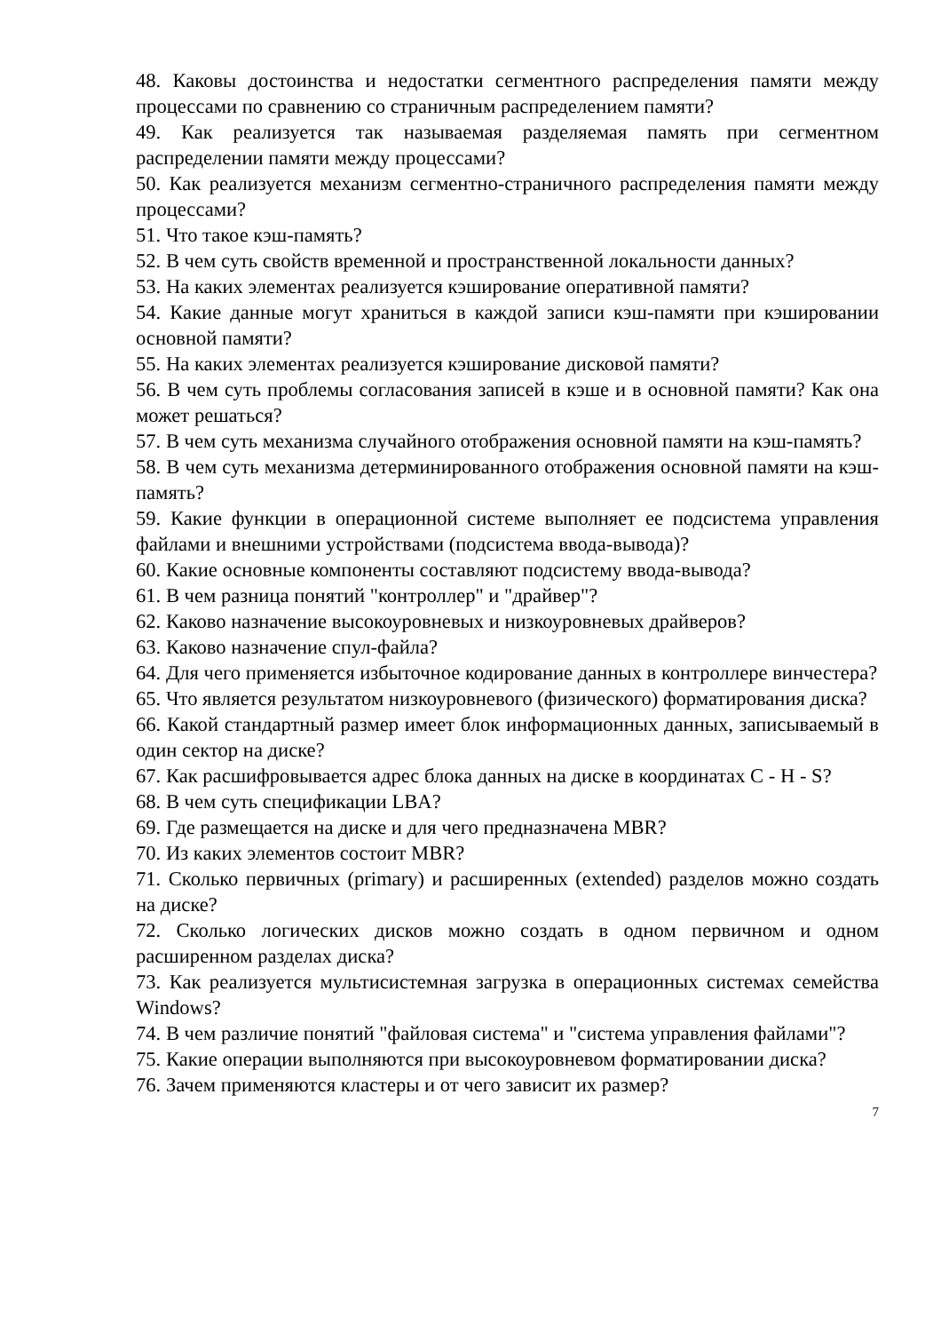48. Каковы достоинства и недостатки сегментного распределения памяти между процессами по сравнению со страничным распределением памяти?
49. Как реализуется так называемая разделяемая память при сегментном распределении памяти между процессами?
50. Как реализуется механизм сегментно-страничного распределения памяти между процессами?
51. Что такое кэш-память?
52. В чем суть свойств временной и пространственной локальности данных?
53. На каких элементах реализуется кэширование оперативной памяти?
54. Какие данные могут храниться в каждой записи кэш-памяти при кэшировании основной памяти?
55. На каких элементах реализуется кэширование дисковой памяти?
56. В чем суть проблемы согласования записей в кэше и в основной памяти? Как она может решаться?
57. В чем суть механизма случайного отображения основной памяти на кэш-память?
58. В чем суть механизма детерминированного отображения основной памяти на кэш-память?
59. Какие функции в операционной системе выполняет ее подсистема управления файлами и внешними устройствами (подсистема ввода-вывода)?
60. Какие основные компоненты составляют подсистему ввода-вывода?
61. В чем разница понятий "контроллер" и "драйвер"?
62. Каково назначение высокоуровневых и низкоуровневых драйверов?
63. Каково назначение спул-файла?
64. Для чего применяется избыточное кодирование данных в контроллере винчестера?
65. Что является результатом низкоуровневого (физического) форматирования диска?
66. Какой стандартный размер имеет блок информационных данных, записываемый в один сектор на диске?
67. Как расшифровывается адрес блока данных на диске в координатах C - H - S?
68. В чем суть спецификации LBA?
69. Где размещается на диске и для чего предназначена MBR?
70. Из каких элементов состоит MBR?
71. Сколько первичных (primary) и расширенных (extended) разделов можно создать на диске?
72. Сколько логических дисков можно создать в одном первичном и одном расширенном разделах диска?
73. Как реализуется мультисистемная загрузка в операционных системах семейства Windows?
74. В чем различие понятий "файловая система" и "система управления файлами"?
75. Какие операции выполняются при высокоуровневом форматировании диска?
76. Зачем применяются кластеры и от чего зависит их размер?
7